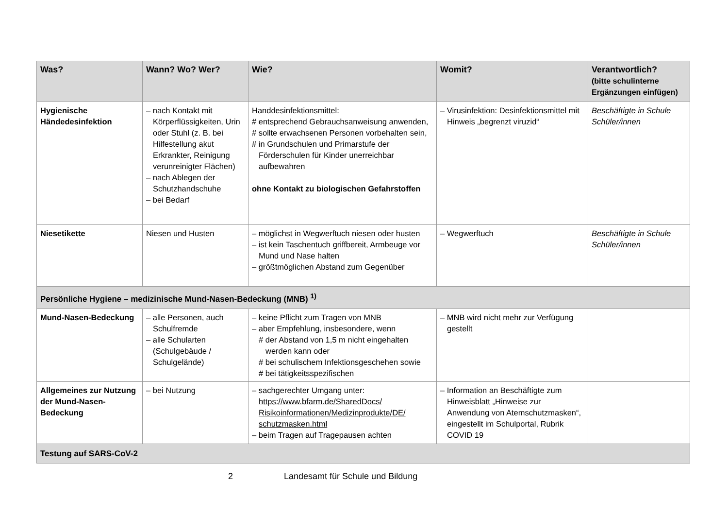| Was? | Wann? Wo? Wer? | Wie? | Womit? | Verantwortlich? (bitte schulinterne Ergänzungen einfügen) |
| --- | --- | --- | --- | --- |
| Hygienische Händedesinfektion | – nach Kontakt mit Körperflüssigkeiten, Urin oder Stuhl (z. B. bei Hilfestellung akut Erkrankter, Reinigung verunreinigter Flächen) – nach Ablegen der Schutzhandschuhe – bei Bedarf | Handdesinfektionsmittel: # entsprechend Gebrauchsanweisung anwenden, # sollte erwachsenen Personen vorbehalten sein, # in Grundschulen und Primarstufe der Förderschulen für Kinder unerreichbar aufbewahren ohne Kontakt zu biologischen Gefahrstoffen | – Virusinfektion: Desinfektionsmittel mit Hinweis „begrenzt viruzid“ | Beschäftigte in Schule Schüler/innen |
| Niesetikette | Niesen und Husten | – möglichst in Wegwerftuch niesen oder husten – ist kein Taschentuch griffbereit, Armbeuge vor Mund und Nase halten – größtmöglichen Abstand zum Gegenüber | – Wegwerftuch | Beschäftigte in Schule Schüler/innen |
| Persönliche Hygiene – medizinische Mund-Nasen-Bedeckung (MNB) <sup>1)</sup> | | | | |
| Mund-Nasen-Bedeckung | – alle Personen, auch Schulfremde – alle Schularten (Schulgebäude / Schulgelände) | – keine Pflicht zum Tragen von MNB – aber Empfehlung, insbesondere, wenn # der Abstand von 1,5 m nicht eingehalten werden kann oder # bei schulischem Infektionsgeschehen sowie # bei tätigkeitsspezifischen | – MNB wird nicht mehr zur Verfügung gestellt | |
| Allgemeines zur Nutzung der Mund-Nasen-Bedeckung | – bei Nutzung | – sachgerechter Umgang unter: https://www.bfarm.de/SharedDocs/ Risikoinformationen/Medizinprodukte/DE/ schutzmasken.html – beim Tragen auf Tragepausen achten | – Information an Beschäftigte zum Hinweisblatt „Hinweise zur Anwendung von Atemschutzmasken“, eingestellt im Schulportal, Rubrik COVID 19 | |
| Testung auf SARS-CoV-2 | | | | |
2 Landesamt für Schule und Bildung